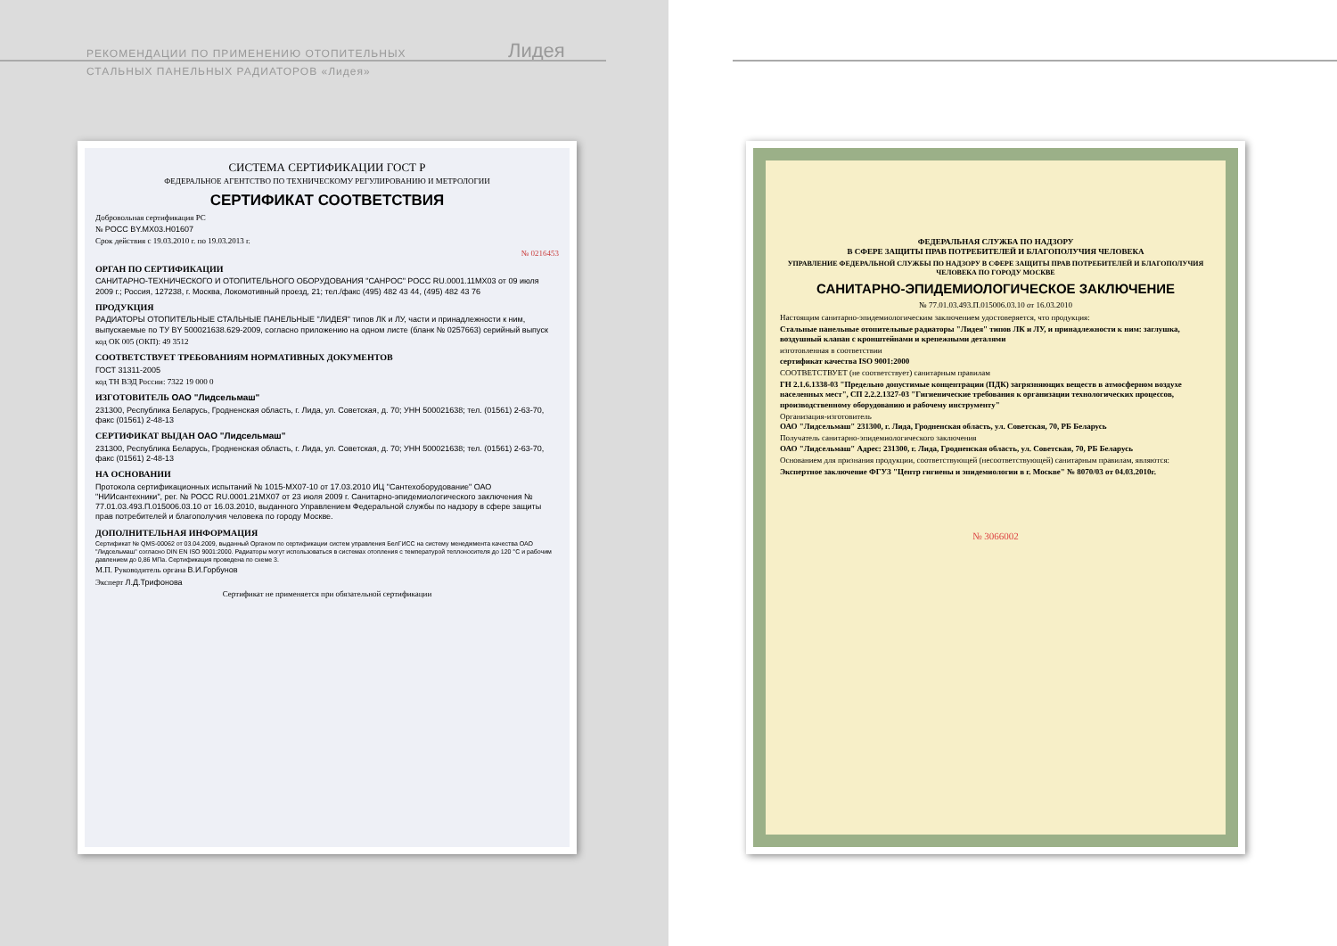РЕКОМЕНДАЦИИ ПО ПРИМЕНЕНИЮ ОТОПИТЕЛЬНЫХ
СТАЛЬНЫХ ПАНЕЛЬНЫХ РАДИАТОРОВ «Лидея»
Лидея
СИСТЕМА СЕРТИФИКАЦИИ ГОСТ Р
ФЕДЕРАЛЬНОЕ АГЕНТСТВО ПО ТЕХНИЧЕСКОМУ РЕГУЛИРОВАНИЮ И МЕТРОЛОГИИ
СЕРТИФИКАТ СООТВЕТСТВИЯ
Добровольная сертификация PC
№ РОСС BY.MX03.H01607
Срок действия с 19.03.2010 г. по 19.03.2013 г.
№ 0216453
ОРГАН ПО СЕРТИФИКАЦИИ
САНИТАРНО-ТЕХНИЧЕСКОГО И ОТОПИТЕЛЬНОГО ОБОРУДОВАНИЯ "САНРОС" РОСС RU.0001.11МХ03 от 09 июля 2009 г.; Россия, 127238, г. Москва, Локомотивный проезд, 21; тел./факс (495) 482 43 44, (495) 482 43 76
ПРОДУКЦИЯ
РАДИАТОРЫ ОТОПИТЕЛЬНЫЕ СТАЛЬНЫЕ ПАНЕЛЬНЫЕ "ЛИДЕЯ" типов ЛК и ЛУ, части и принадлежности к ним, выпускаемые по ТУ BY 500021638.629-2009, согласно приложению на одном листе (бланк № 0257663) серийный выпуск
код ОК 005 (ОКП): 49 3512
СООТВЕТСТВУЕТ ТРЕБОВАНИЯМ НОРМАТИВНЫХ ДОКУМЕНТОВ
ГОСТ 31311-2005
код ТН ВЭД России: 7322 19 000 0
ИЗГОТОВИТЕЛЬ ОАО "Лидсельмаш"
231300, Республика Беларусь, Гродненская область, г. Лида, ул. Советская, д. 70; УНН 500021638; тел. (01561) 2-63-70, факс (01561) 2-48-13
СЕРТИФИКАТ ВЫДАН ОАО "Лидсельмаш"
231300, Республика Беларусь, Гродненская область, г. Лида, ул. Советская, д. 70; УНН 500021638; тел. (01561) 2-63-70, факс (01561) 2-48-13
НА ОСНОВАНИИ
Протокола сертификационных испытаний № 1015-МХ07-10 от 17.03.2010 ИЦ "Сантехоборудование" ОАО "НИИсантехники", рег. № РОСС RU.0001.21МХ07 от 23 июля 2009 г. Санитарно-эпидемиологического заключения № 77.01.03.493.П.015006.03.10 от 16.03.2010, выданного Управлением Федеральной службы по надзору в сфере защиты прав потребителей и благополучия человека по городу Москве.
ДОПОЛНИТЕЛЬНАЯ ИНФОРМАЦИЯ
Сертификат № QMS-00062 от 03.04.2009, выданный Органом по сертификации систем управления БелГИСС на систему менеджмента качества ОАО "Лидсельмаш" согласно DIN EN ISO 9001:2000. Радиаторы могут использоваться в системах отопления с температурой теплоносителя до 120 °С и рабочим давлением до 0,86 МПа. Сертификация проведена по схеме 3.
М.П. Руководитель органа В.И.Горбунов
Эксперт Л.Д.Трифонова
Сертификат не применяется при обязательной сертификации
ФЕДЕРАЛЬНАЯ СЛУЖБА ПО НАДЗОРУ
В СФЕРЕ ЗАЩИТЫ ПРАВ ПОТРЕБИТЕЛЕЙ И БЛАГОПОЛУЧИЯ ЧЕЛОВЕКА
УПРАВЛЕНИЕ ФЕДЕРАЛЬНОЙ СЛУЖБЫ ПО НАДЗОРУ В СФЕРЕ ЗАЩИТЫ ПРАВ ПОТРЕБИТЕЛЕЙ И БЛАГОПОЛУЧИЯ ЧЕЛОВЕКА ПО ГОРОДУ МОСКВЕ
САНИТАРНО-ЭПИДЕМИОЛОГИЧЕСКОЕ ЗАКЛЮЧЕНИЕ
№ 77.01.03.493.П.015006.03.10 от 16.03.2010
Настоящим санитарно-эпидемиологическим заключением удостоверяется, что продукция:
Стальные панельные отопительные радиаторы "Лидея" типов ЛК и ЛУ, и принадлежности к ним: заглушка, воздушный клапан с кронштейнами и крепежными деталями
изготовленная в соответствии
сертификат качества ISO 9001:2000
СООТВЕТСТВУЕТ (не соответствует) санитарным правилам
ГН 2.1.6.1338-03 "Предельно допустимые концентрации (ПДК) загрязняющих веществ в атмосферном воздухе населенных мест", СП 2.2.2.1327-03 "Гигиенические требования к организации технологических процессов, производственному оборудованию и рабочему инструменту"
Организация-изготовитель
ОАО "Лидсельмаш" 231300, г. Лида, Гродненская область, ул. Советская, 70, РБ Беларусь
Получатель санитарно-эпидемиологического заключения
ОАО "Лидсельмаш" Адрес: 231300, г. Лида, Гродненская область, ул. Советская, 70, РБ Беларусь
Основанием для признания продукции, соответствующей (несоответствующей) санитарным правилам, являются:
Экспертное заключение ФГУЗ "Центр гигиены и эпидемиологии в г. Москве" № 8070/03 от 04.03.2010г.
№ 3066002